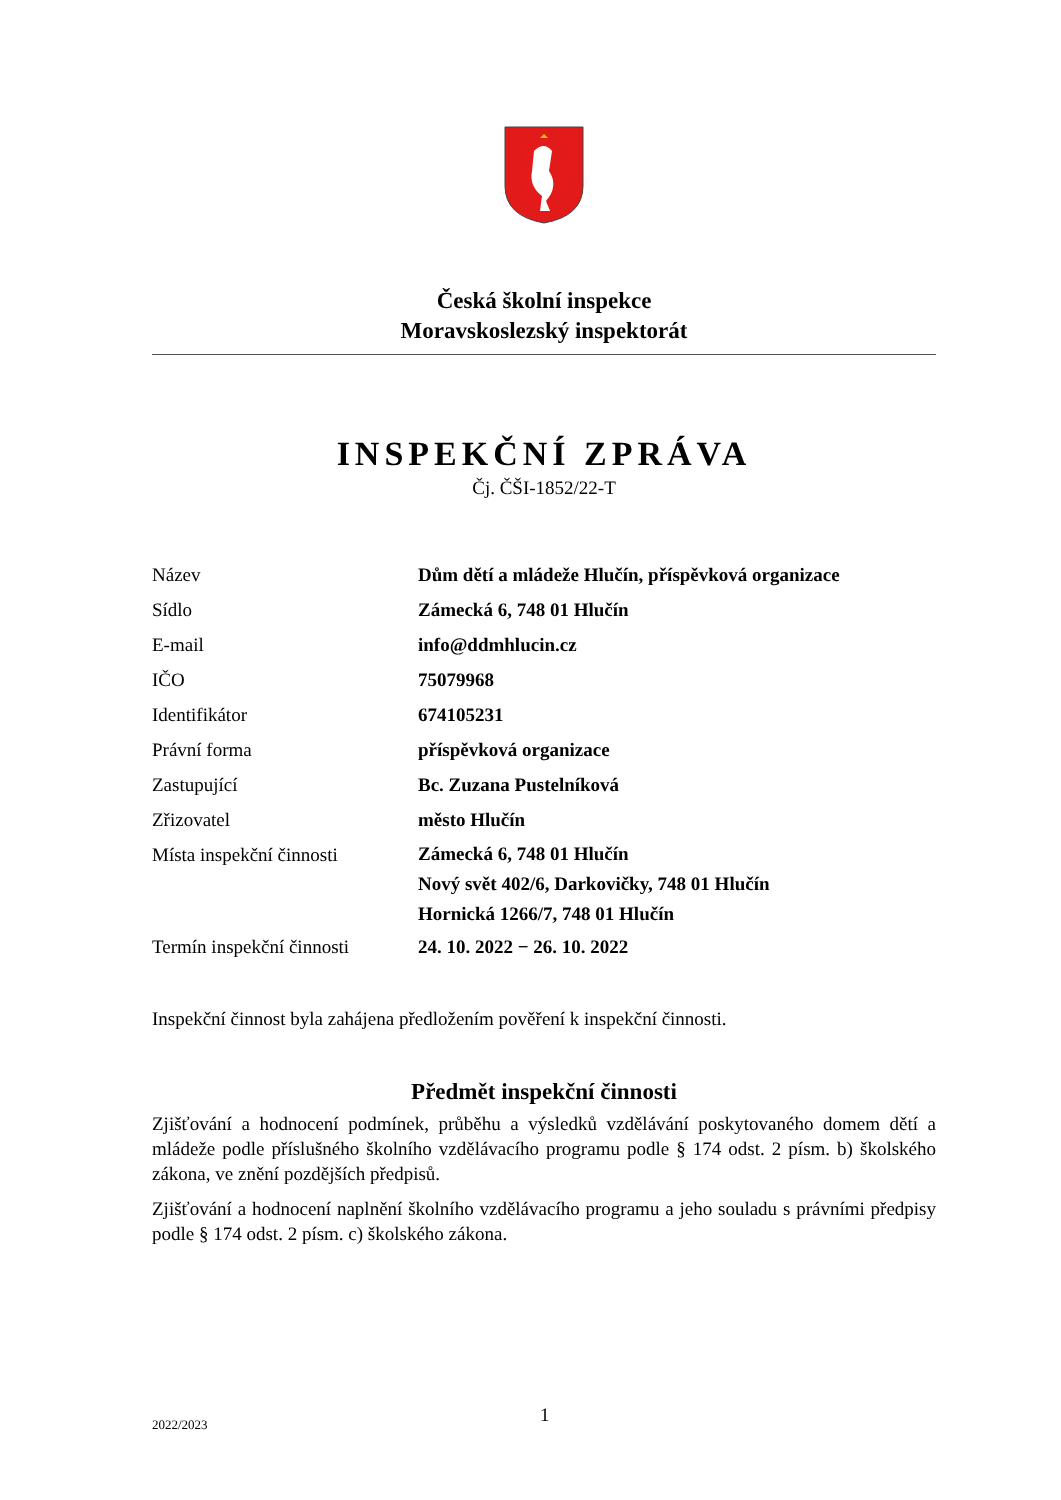Česká školní inspekce
Moravskoslezský inspektorát
INSPEKČNÍ ZPRÁVA
Čj. ČŠI-1852/22-T
| Název | Dům dětí a mládeže Hlučín, příspěvková organizace |
| Sídlo | Zámecká 6, 748 01 Hlučín |
| E-mail | info@ddmhlucin.cz |
| IČO | 75079968 |
| Identifikátor | 674105231 |
| Právní forma | příspěvková organizace |
| Zastupující | Bc. Zuzana Pustelníková |
| Zřizovatel | město Hlučín |
| Místa inspekční činnosti | Zámecká 6, 748 01 Hlučín Nový svět 402/6, Darkovičky, 748 01 Hlučín Hornická 1266/7, 748 01 Hlučín |
| Termín inspekční činnosti | 24. 10. 2022 − 26. 10. 2022 |
Inspekční činnost byla zahájena předložením pověření k inspekční činnosti.
Předmět inspekční činnosti
Zjišťování a hodnocení podmínek, průběhu a výsledků vzdělávání poskytovaného domem dětí a mládeže podle příslušného školního vzdělávacího programu podle § 174 odst. 2 písm. b) školského zákona, ve znění pozdějších předpisů.
Zjišťování a hodnocení naplnění školního vzdělávacího programu a jeho souladu s právními předpisy podle § 174 odst. 2 písm. c) školského zákona.
2022/2023 1